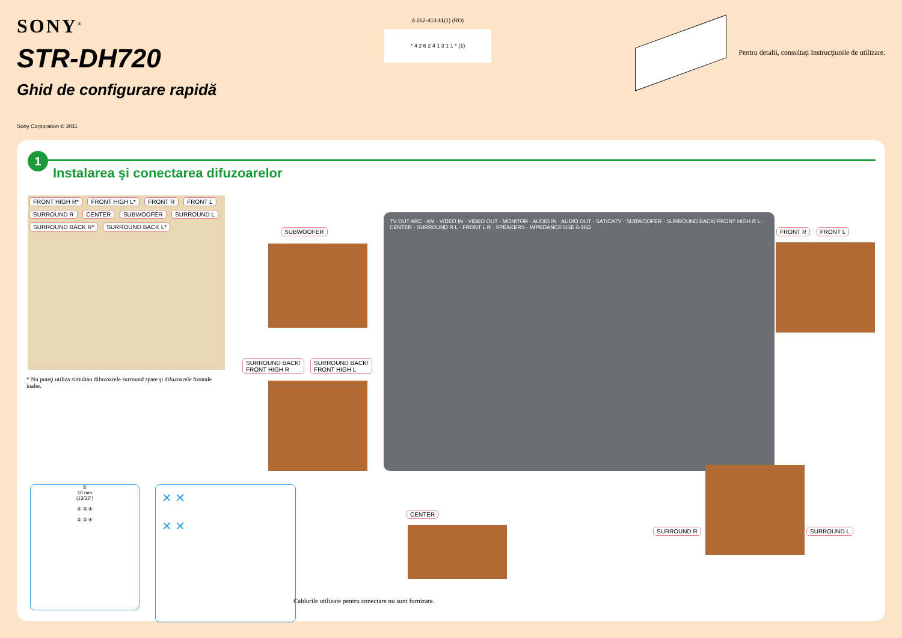SONY<sup>®</sup>
STR-DH720
Ghid de configurare rapidă
Sony Corporation © 2011
4-262-413-11(1) (RO)
* 4 2 6 2 4 1 3 1 1 * (1)
Pentru detalii, consultaţi Instrucţiunile de utilizare.
1
Instalarea şi conectarea difuzoarelor
FRONT HIGH R* FRONT HIGH L* FRONT R FRONT L SURROUND R CENTER SUBWOOFER SURROUND L SURROUND BACK R* SURROUND BACK L*
* Nu puteţi utiliza simultan difuzoarele surround spate şi difuzoarele frontale înalte.
SUBWOOFER
SURROUND BACK/
FRONT HIGH R SURROUND BACK/
FRONT HIGH L
TV OUT ARC · AM · VIDEO IN · VIDEO OUT · MONITOR · AUDIO IN · AUDIO OUT · SAT/CATV · SUBWOOFER · SURROUND BACK/ FRONT HIGH R L · CENTER · SURROUND R L · FRONT L R · SPEAKERS · IMPEDANCE USE 6-16Ω
FRONT R FRONT L
CENTER
SURROUND R SURROUND L
①
10 mm
(13/32")
② ③ ④
② ③ ④
✕ ✕
✕ ✕
Cablurile utilizate pentru conectare nu sunt furnizate.